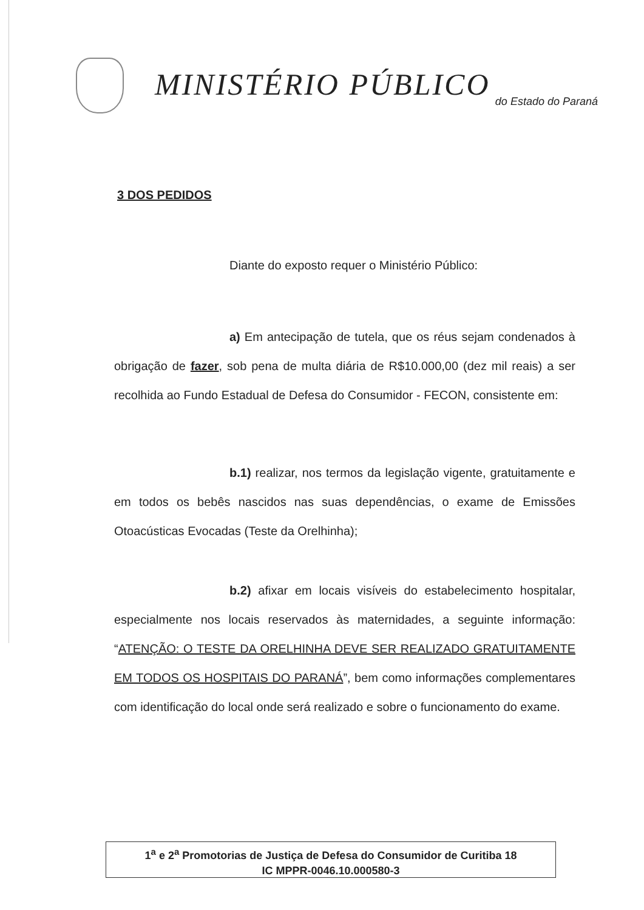MINISTÉRIO PÚBLICO do Estado do Paraná
3 DOS PEDIDOS
Diante do exposto requer o Ministério Público:
a) Em antecipação de tutela, que os réus sejam condenados à obrigação de fazer, sob pena de multa diária de R$10.000,00 (dez mil reais) a ser recolhida ao Fundo Estadual de Defesa do Consumidor - FECON, consistente em:
b.1) realizar, nos termos da legislação vigente, gratuitamente e em todos os bebês nascidos nas suas dependências, o exame de Emissões Otoacústicas Evocadas (Teste da Orelhinha);
b.2) afixar em locais visíveis do estabelecimento hospitalar, especialmente nos locais reservados às maternidades, a seguinte informação: “ATENÇÃO: O TESTE DA ORELHINHA DEVE SER REALIZADO GRATUITAMENTE EM TODOS OS HOSPITAIS DO PARANÁ”, bem como informações complementares com identificação do local onde será realizado e sobre o funcionamento do exame.
1<sup>a</sup> e 2<sup>a</sup> Promotorias de Justiça de Defesa do Consumidor de Curitiba 18
IC MPPR-0046.10.000580-3